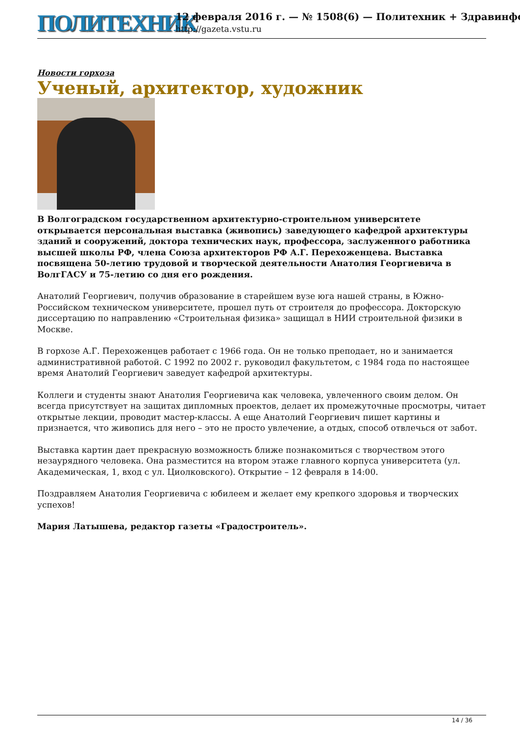ПОЛИТЕХНИК
12 февраля 2016 г. — № 1508(6) — Политехник + Здравинфо
http://gazeta.vstu.ru
Новости горхоза
Ученый, архитектор, художник
В Волгоградском государственном архитектурно-строительном университете открывается персональная выставка (живопись) заведующего кафедрой архитектуры зданий и сооружений, доктора технических наук, профессора, заслуженного работника высшей школы РФ, члена Союза архитекторов РФ А.Г. Перехоженцева. Выставка посвящена 50-летию трудовой и творческой деятельности Анатолия Георгиевича в ВолгГАСУ и 75-летию со дня его рождения.
Анатолий Георгиевич, получив образование в старейшем вузе юга нашей страны, в Южно-Российском техническом университете, прошел путь от строителя до профессора. Докторскую диссертацию по направлению «Строительная физика» защищал в НИИ строительной физики в Москве.
В горхозе А.Г. Перехоженцев работает с 1966 года. Он не только преподает, но и занимается административной работой. С 1992 по 2002 г. руководил факультетом, с 1984 года по настоящее время Анатолий Георгиевич заведует кафедрой архитектуры.
Коллеги и студенты знают Анатолия Георгиевича как человека, увлеченного своим делом. Он всегда присутствует на защитах дипломных проектов, делает их промежуточные просмотры, читает открытые лекции, проводит мастер-классы. А еще Анатолий Георгиевич пишет картины и признается, что живопись для него – это не просто увлечение, а отдых, способ отвлечься от забот.
Выставка картин дает прекрасную возможность ближе познакомиться с творчеством этого незаурядного человека. Она разместится на втором этаже главного корпуса университета (ул. Академическая, 1, вход с ул. Циолковского). Открытие – 12 февраля в 14:00.
Поздравляем Анатолия Георгиевича с юбилеем и желает ему крепкого здоровья и творческих успехов!
Мария Латышева, редактор газеты «Градостроитель».
14 / 36